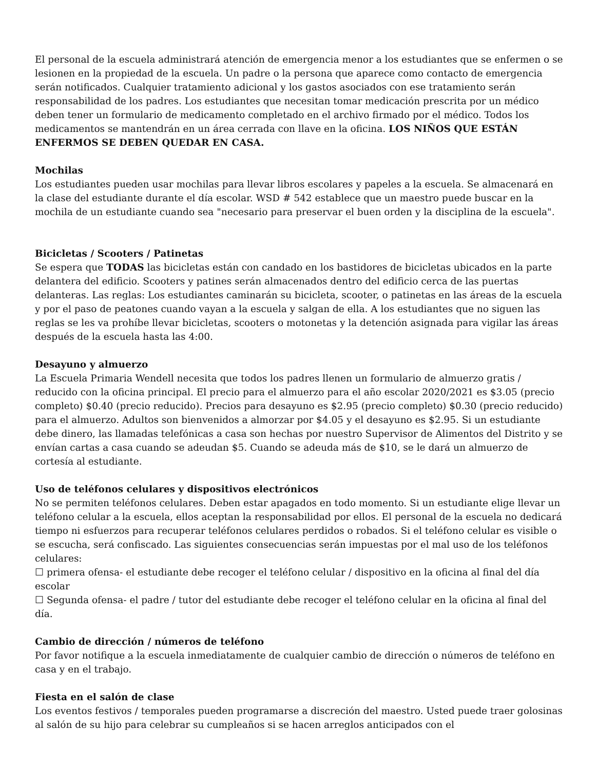El personal de la escuela administrará atención de emergencia menor a los estudiantes que se enfermen o se lesionen en la propiedad de la escuela. Un padre o la persona que aparece como contacto de emergencia serán notificados. Cualquier tratamiento adicional y los gastos asociados con ese tratamiento serán responsabilidad de los padres. Los estudiantes que necesitan tomar medicación prescrita por un médico deben tener un formulario de medicamento completado en el archivo firmado por el médico. Todos los medicamentos se mantendrán en un área cerrada con llave en la oficina. LOS NIÑOS QUE ESTÁN ENFERMOS SE DEBEN QUEDAR EN CASA.
Mochilas
Los estudiantes pueden usar mochilas para llevar libros escolares y papeles a la escuela. Se almacenará en la clase del estudiante durante el día escolar. WSD # 542 establece que un maestro puede buscar en la mochila de un estudiante cuando sea "necesario para preservar el buen orden y la disciplina de la escuela".
Bicicletas / Scooters / Patinetas
Se espera que TODAS las bicicletas están con candado en los bastidores de bicicletas ubicados en la parte delantera del edificio. Scooters y patines serán almacenados dentro del edificio cerca de las puertas delanteras. Las reglas: Los estudiantes caminarán su bicicleta, scooter, o patinetas en las áreas de la escuela y por el paso de peatones cuando vayan a la escuela y salgan de ella. A los estudiantes que no siguen las reglas se les va prohíbe llevar bicicletas, scooters o motonetas y la detención asignada para vigilar las áreas después de la escuela hasta las 4:00.
Desayuno y almuerzo
La Escuela Primaria Wendell necesita que todos los padres llenen un formulario de almuerzo gratis / reducido con la oficina principal. El precio para el almuerzo para el año escolar 2020/2021 es $3.05 (precio completo) $0.40 (precio reducido). Precios para desayuno es $2.95 (precio completo) $0.30 (precio reducido) para el almuerzo. Adultos son bienvenidos a almorzar por $4.05 y el desayuno es $2.95. Si un estudiante debe dinero, las llamadas telefónicas a casa son hechas por nuestro Supervisor de Alimentos del Distrito y se envían cartas a casa cuando se adeudan $5. Cuando se adeuda más de $10, se le dará un almuerzo de cortesía al estudiante.
Uso de teléfonos celulares y dispositivos electrónicos
No se permiten teléfonos celulares. Deben estar apagados en todo momento. Si un estudiante elige llevar un teléfono celular a la escuela, ellos aceptan la responsabilidad por ellos. El personal de la escuela no dedicará tiempo ni esfuerzos para recuperar teléfonos celulares perdidos o robados. Si el teléfono celular es visible o se escucha, será confiscado. Las siguientes consecuencias serán impuestas por el mal uso de los teléfonos celulares:
☐ primera ofensa- el estudiante debe recoger el teléfono celular / dispositivo en la oficina al final del día escolar
☐ Segunda ofensa- el padre / tutor del estudiante debe recoger el teléfono celular en la oficina al final del día.
Cambio de dirección / números de teléfono
Por favor notifique a la escuela inmediatamente de cualquier cambio de dirección o números de teléfono en casa y en el trabajo.
Fiesta en el salón de clase
Los eventos festivos / temporales pueden programarse a discreción del maestro. Usted puede traer golosinas al salón de su hijo para celebrar su cumpleaños si se hacen arreglos anticipados con el